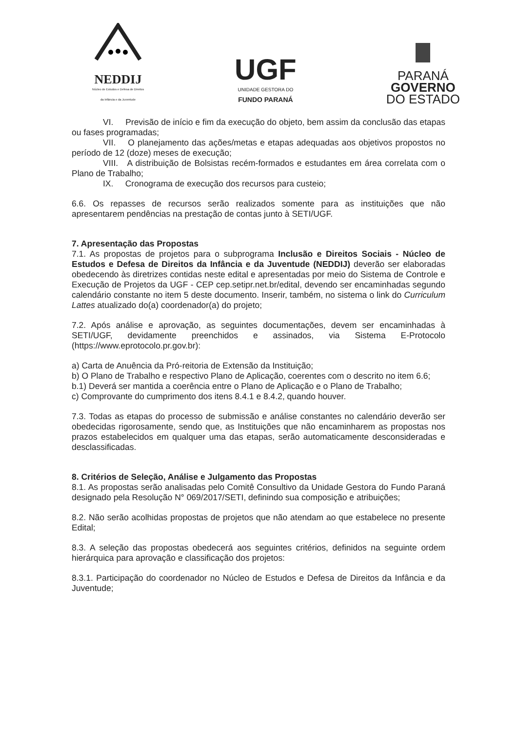NEDDIJ
Núcleo de Estudos e Defesa de Direitos
da Infância e da Juventude
UGF
UNIDADE GESTORA DO
FUNDO PARANÁ
PARANÁ
GOVERNO
DO ESTADO
VI. Previsão de início e fim da execução do objeto, bem assim da conclusão das etapas ou fases programadas;
VII. O planejamento das ações/metas e etapas adequadas aos objetivos propostos no período de 12 (doze) meses de execução;
VIII. A distribuição de Bolsistas recém-formados e estudantes em área correlata com o Plano de Trabalho;
IX. Cronograma de execução dos recursos para custeio;
6.6. Os repasses de recursos serão realizados somente para as instituições que não apresentarem pendências na prestação de contas junto à SETI/UGF.
7. Apresentação das Propostas
7.1. As propostas de projetos para o subprograma Inclusão e Direitos Sociais - Núcleo de Estudos e Defesa de Direitos da Infância e da Juventude (NEDDIJ) deverão ser elaboradas obedecendo às diretrizes contidas neste edital e apresentadas por meio do Sistema de Controle e Execução de Projetos da UGF - CEP cep.setipr.net.br/edital, devendo ser encaminhadas segundo calendário constante no item 5 deste documento. Inserir, também, no sistema o link do Curriculum Lattes atualizado do(a) coordenador(a) do projeto;
7.2. Após análise e aprovação, as seguintes documentações, devem ser encaminhadas à SETI/UGF, devidamente preenchidos e assinados, via Sistema E-Protocolo (https://www.eprotocolo.pr.gov.br):
a) Carta de Anuência da Pró-reitoria de Extensão da Instituição;
b) O Plano de Trabalho e respectivo Plano de Aplicação, coerentes com o descrito no item 6.6;
b.1) Deverá ser mantida a coerência entre o Plano de Aplicação e o Plano de Trabalho;
c) Comprovante do cumprimento dos itens 8.4.1 e 8.4.2, quando houver.
7.3. Todas as etapas do processo de submissão e análise constantes no calendário deverão ser obedecidas rigorosamente, sendo que, as Instituições que não encaminharem as propostas nos prazos estabelecidos em qualquer uma das etapas, serão automaticamente desconsideradas e desclassificadas.
8. Critérios de Seleção, Análise e Julgamento das Propostas
8.1. As propostas serão analisadas pelo Comitê Consultivo da Unidade Gestora do Fundo Paraná designado pela Resolução N° 069/2017/SETI, definindo sua composição e atribuições;
8.2. Não serão acolhidas propostas de projetos que não atendam ao que estabelece no presente Edital;
8.3. A seleção das propostas obedecerá aos seguintes critérios, definidos na seguinte ordem hierárquica para aprovação e classificação dos projetos:
8.3.1. Participação do coordenador no Núcleo de Estudos e Defesa de Direitos da Infância e da Juventude;